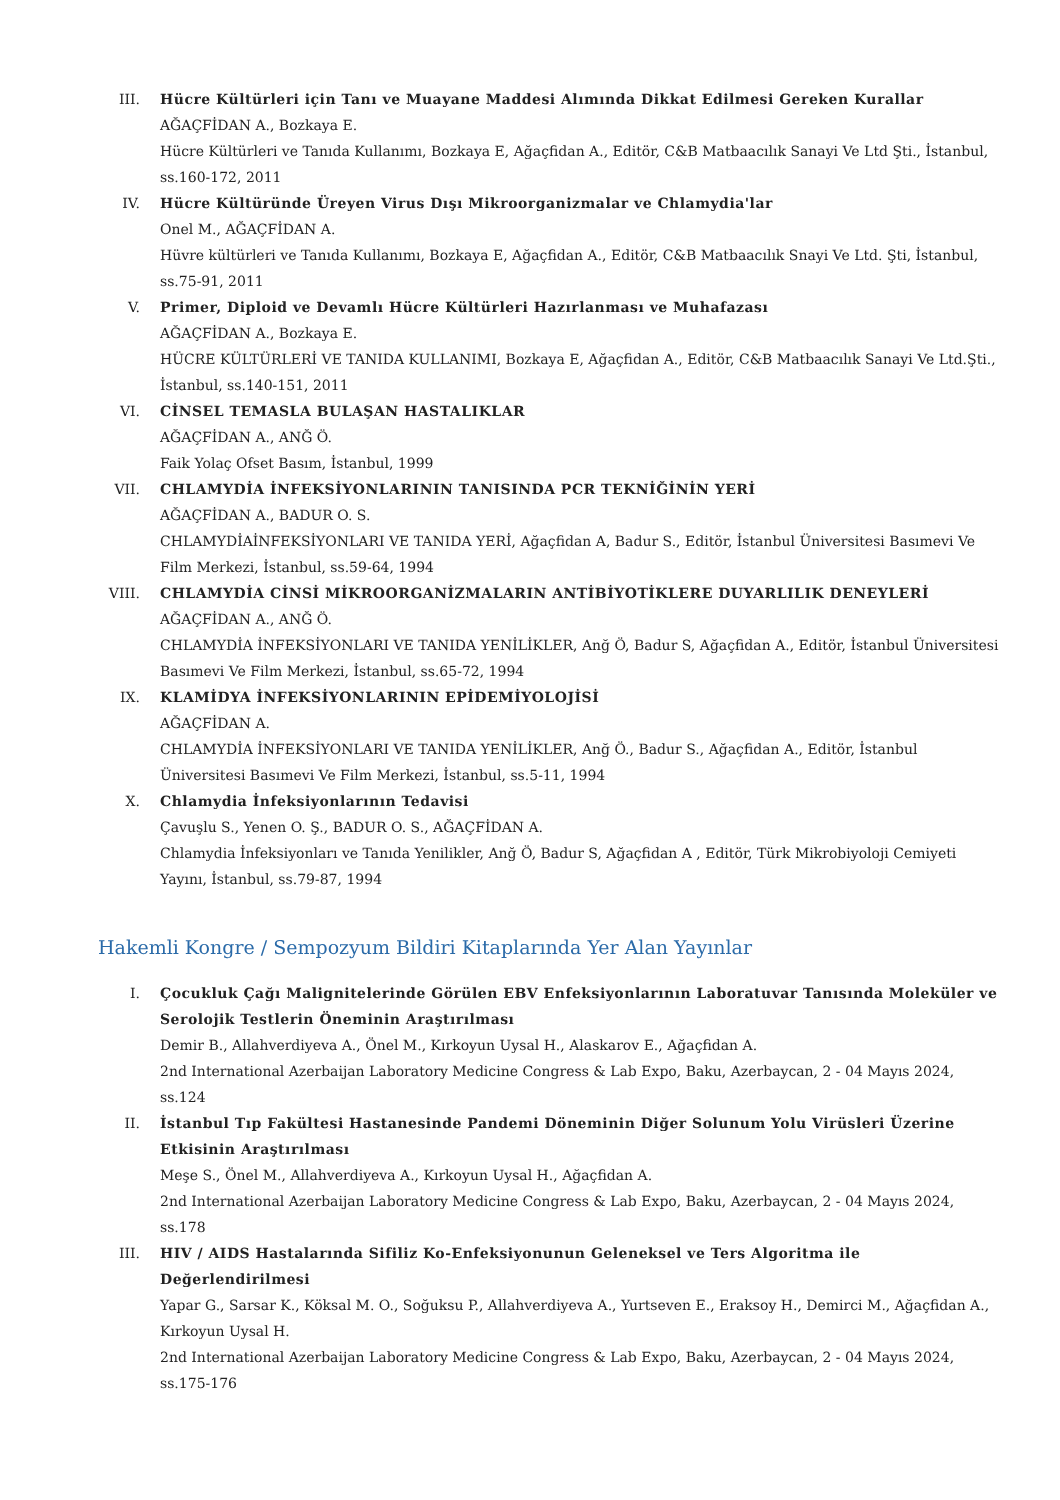III. Hücre Kültürleri için Tanı ve Muayane Maddesi Alımında Dikkat Edilmesi Gereken Kurallar
AĞAÇFİDAN A., Bozkaya E.
Hücre Kültürleri ve Tanıda Kullanımı, Bozkaya E, Ağaçfidan A., Editör, C&B Matbaacılık Sanayi Ve Ltd Şti., İstanbul, ss.160-172, 2011
IV. Hücre Kültüründe Üreyen Virus Dışı Mikroorganizmalar ve Chlamydia'lar
Onel M., AĞAÇFİDAN A.
Hüvre kültürleri ve Tanıda Kullanımı, Bozkaya E, Ağaçfidan A., Editör, C&B Matbaacılık Snayi Ve Ltd. Şti, İstanbul, ss.75-91, 2011
V. Primer, Diploid ve Devamlı Hücre Kültürleri Hazırlanması ve Muhafazası
AĞAÇFİDAN A., Bozkaya E.
HÜCRE KÜLTÜRLERİ VE TANIDA KULLANIMI, Bozkaya E, Ağaçfidan A., Editör, C&B Matbaacılık Sanayi Ve Ltd.Şti., İstanbul, ss.140-151, 2011
VI. CİNSEL TEMASLA BULAŞAN HASTALIKLAR
AĞAÇFİDAN A., ANĞ Ö.
Faik Yolaç Ofset Basım, İstanbul, 1999
VII. CHLAMYDİA İNFEKSİYONLARININ TANISINDA PCR TEKNİĞİNİN YERİ
AĞAÇFİDAN A., BADUR O. S.
CHLAMYDİAİNFEKSİYONLARI VE TANIDA YERİ, Ağaçfidan A, Badur S., Editör, İstanbul Üniversitesi Basımevi Ve Film Merkezi, İstanbul, ss.59-64, 1994
VIII. CHLAMYDİA CİNSİ MİKROORGANİZMALARIN ANTİBİYOTİKLERE DUYARLILIK DENEYLERİ
AĞAÇFİDAN A., ANĞ Ö.
CHLAMYDİA İNFEKSİYONLARI VE TANIDA YENİLİKLER, Anğ Ö, Badur S, Ağaçfidan A., Editör, İstanbul Üniversitesi Basımevi Ve Film Merkezi, İstanbul, ss.65-72, 1994
IX. KLAMİDYA İNFEKSİYONLARININ EPİDEMİYOLOJİSİ
AĞAÇFİDAN A.
CHLAMYDİA İNFEKSİYONLARI VE TANIDA YENİLİKLER, Anğ Ö., Badur S., Ağaçfidan A., Editör, İstanbul Üniversitesi Basımevi Ve Film Merkezi, İstanbul, ss.5-11, 1994
X. Chlamydia İnfeksiyonlarının Tedavisi
Çavuşlu S., Yenen O. Ş., BADUR O. S., AĞAÇFİDAN A.
Chlamydia İnfeksiyonları ve Tanıda Yenilikler, Anğ Ö, Badur S, Ağaçfidan A , Editör, Türk Mikrobiyoloji Cemiyeti Yayını, İstanbul, ss.79-87, 1994
Hakemli Kongre / Sempozyum Bildiri Kitaplarında Yer Alan Yayınlar
I. Çocukluk Çağı Malignitelerinde Görülen EBV Enfeksiyonlarının Laboratuvar Tanısında Moleküler ve Serolojik Testlerin Öneminin Araştırılması
Demir B., Allahverdiyeva A., Önel M., Kırkoyun Uysal H., Alaskarov E., Ağaçfidan A.
2nd International Azerbaijan Laboratory Medicine Congress & Lab Expo, Baku, Azerbaycan, 2 - 04 Mayıs 2024, ss.124
II. İstanbul Tıp Fakültesi Hastanesinde Pandemi Döneminin Diğer Solunum Yolu Virüsleri Üzerine Etkisinin Araştırılması
Meşe S., Önel M., Allahverdiyeva A., Kırkoyun Uysal H., Ağaçfidan A.
2nd International Azerbaijan Laboratory Medicine Congress & Lab Expo, Baku, Azerbaycan, 2 - 04 Mayıs 2024, ss.178
III. HIV / AIDS Hastalarında Sifiliz Ko-Enfeksiyonunun Geleneksel ve Ters Algoritma ile Değerlendirilmesi
Yapar G., Sarsar K., Köksal M. O., Soğuksu P., Allahverdiyeva A., Yurtseven E., Eraksoy H., Demirci M., Ağaçfidan A., Kırkoyun Uysal H.
2nd International Azerbaijan Laboratory Medicine Congress & Lab Expo, Baku, Azerbaycan, 2 - 04 Mayıs 2024, ss.175-176